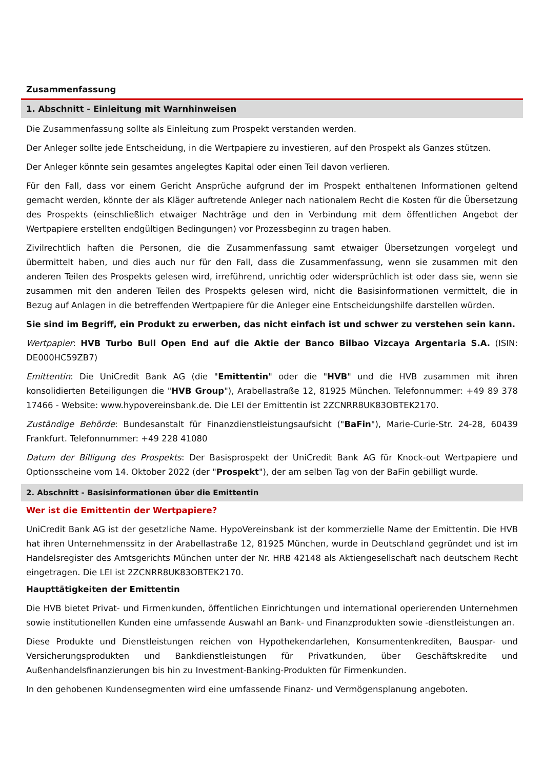Zusammenfassung
1. Abschnitt - Einleitung mit Warnhinweisen
Die Zusammenfassung sollte als Einleitung zum Prospekt verstanden werden.
Der Anleger sollte jede Entscheidung, in die Wertpapiere zu investieren, auf den Prospekt als Ganzes stützen.
Der Anleger könnte sein gesamtes angelegtes Kapital oder einen Teil davon verlieren.
Für den Fall, dass vor einem Gericht Ansprüche aufgrund der im Prospekt enthaltenen Informationen geltend gemacht werden, könnte der als Kläger auftretende Anleger nach nationalem Recht die Kosten für die Übersetzung des Prospekts (einschließlich etwaiger Nachträge und den in Verbindung mit dem öffentlichen Angebot der Wertpapiere erstellten endgültigen Bedingungen) vor Prozessbeginn zu tragen haben.
Zivilrechtlich haften die Personen, die die Zusammenfassung samt etwaiger Übersetzungen vorgelegt und übermittelt haben, und dies auch nur für den Fall, dass die Zusammenfassung, wenn sie zusammen mit den anderen Teilen des Prospekts gelesen wird, irreführend, unrichtig oder widersprüchlich ist oder dass sie, wenn sie zusammen mit den anderen Teilen des Prospekts gelesen wird, nicht die Basisinformationen vermittelt, die in Bezug auf Anlagen in die betreffenden Wertpapiere für die Anleger eine Entscheidungshilfe darstellen würden.
Sie sind im Begriff, ein Produkt zu erwerben, das nicht einfach ist und schwer zu verstehen sein kann.
Wertpapier: HVB Turbo Bull Open End auf die Aktie der Banco Bilbao Vizcaya Argentaria S.A. (ISIN: DE000HC59ZB7)
Emittentin: Die UniCredit Bank AG (die "Emittentin" oder die "HVB" und die HVB zusammen mit ihren konsolidierten Beteiligungen die "HVB Group"), Arabellastraße 12, 81925 München. Telefonnummer: +49 89 378 17466 - Website: www.hypovereinsbank.de. Die LEI der Emittentin ist 2ZCNRR8UK83OBTEK2170.
Zuständige Behörde: Bundesanstalt für Finanzdienstleistungsaufsicht ("BaFin"), Marie-Curie-Str. 24-28, 60439 Frankfurt. Telefonnummer: +49 228 41080
Datum der Billigung des Prospekts: Der Basisprospekt der UniCredit Bank AG für Knock-out Wertpapiere und Optionsscheine vom 14. Oktober 2022 (der "Prospekt"), der am selben Tag von der BaFin gebilligt wurde.
2. Abschnitt - Basisinformationen über die Emittentin
Wer ist die Emittentin der Wertpapiere?
UniCredit Bank AG ist der gesetzliche Name. HypoVereinsbank ist der kommerzielle Name der Emittentin. Die HVB hat ihren Unternehmenssitz in der Arabellastraße 12, 81925 München, wurde in Deutschland gegründet und ist im Handelsregister des Amtsgerichts München unter der Nr. HRB 42148 als Aktiengesellschaft nach deutschem Recht eingetragen. Die LEI ist 2ZCNRR8UK83OBTEK2170.
Haupttätigkeiten der Emittentin
Die HVB bietet Privat- und Firmenkunden, öffentlichen Einrichtungen und international operierenden Unternehmen sowie institutionellen Kunden eine umfassende Auswahl an Bank- und Finanzprodukten sowie -dienstleistungen an.
Diese Produkte und Dienstleistungen reichen von Hypothekendarlehen, Konsumentenkrediten, Bauspar- und Versicherungsprodukten und Bankdienstleistungen für Privatkunden, über Geschäftskredite und Außenhandelsfinanzierungen bis hin zu Investment-Banking-Produkten für Firmenkunden.
In den gehobenen Kundensegmenten wird eine umfassende Finanz- und Vermögensplanung angeboten.